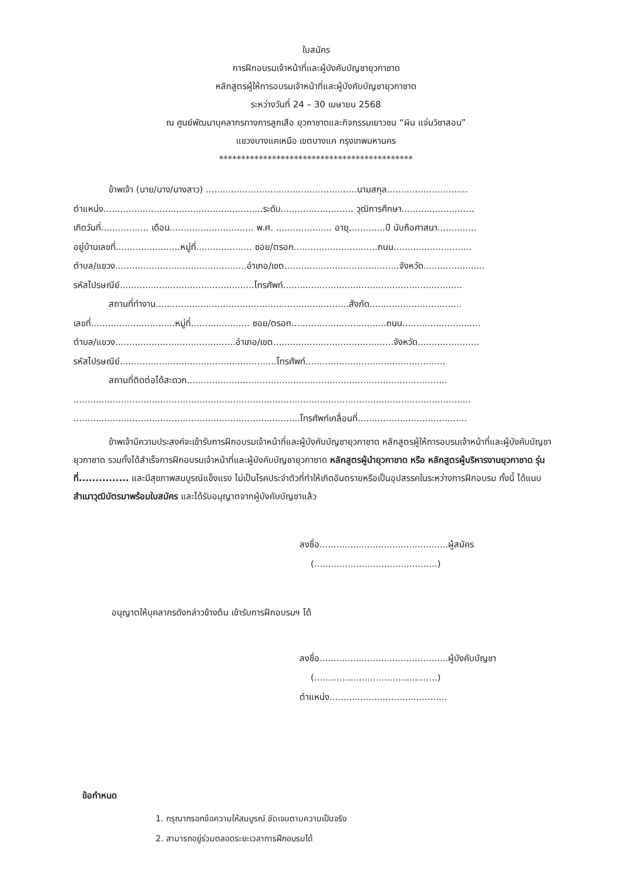ใบสมัคร
การฝึกอบรมเจ้าหน้าที่และผู้บังคับบัญชายุวกาชาด
หลักสูตรผู้ให้การอบรมเจ้าหน้าที่และผู้บังคับบัญชายุวกาชาด
ระหว่างวันที่ 24 – 30 เมษายน 2568
ณ ศูนย์พัฒนาบุคลากรทางการลูกเสือ ยุวกาชาดและกิจกรรมเยาวชน “ผิน แจ่มวิชาสอน”
แขวงบางแคเหนือ เขตบางแค กรุงเทพมหานคร
********************************************
ข้าพเจ้า (นาย/นาง/นางสาว) ......................................................นามสกุล.............................
ตำแหน่ง.........................................................ระดับ.......................... วุฒิการศึกษา..........................
เกิดวันที่................. เดือน.............................. พ.ศ. .................... อายุ.............ปี นับถือศาสนา..............
อยู่บ้านเลขที่.......................หมู่ที่.................... ซอย/ตรอก..............................ถนน............................
ตำบล/แขวง...............................................อำเภอ/เขต.........................................จังหวัด......................
รหัสไปรษณีย์................................................โทรศัพท์................................................................
สถานที่ทำงาน.....................................................................สังกัด.................................
เลขที่..............................หมู่ที่..................... ซอย/ตรอก..................................ถนน............................
ตำบล/แขวง...........................................อำเภอ/เขต...........................................จังหวัด......................
รหัสไปรษณีย์........................................................โทรศัพท์..................................................
สถานที่ติดต่อได้สะดวก.............................................................................................
..............................................................................................................................................
.................................................................................โทรศัพท์เคลื่อนที่.......................................
ข้าพเจ้ามีความประสงค์จะเข้ารับการฝึกอบรมเจ้าหน้าที่และผู้บังคับบัญชายุวกาชาด หลักสูตรผู้ให้การอบรมเจ้าหน้าที่และผู้บังคับบัญชายุวกาชาด รวมทั้งได้สำเร็จการฝึกอบรมเจ้าหน้าที่และผู้บังคับบัญชายุวกาชาด หลักสูตรผู้นำยุวกาชาด หรือ หลักสูตรผู้บริหารงานยุวกาชาด รุ่นที่............... และมีสุขภาพสมบูรณ์แข็งแรง ไม่เป็นโรคประจำตัวที่ทำให้เกิดอันตรายหรือเป็นอุปสรรคในระหว่างการฝึกอบรม ทั้งนี้ ได้แนบสำเนาวุฒิบัตรมาพร้อมใบสมัคร และได้รับอนุญาตจากผู้บังคับบัญชาแล้ว
ลงชื่อ..............................................ผู้สมัคร
(............................................)
อนุญาตให้บุคลากรดังกล่าวข้างต้น เข้ารับการฝึกอบรมฯ ได้
ลงชื่อ..............................................ผู้บังคับบัญชา
(............................................)
ตำแหน่ง..........................................
ข้อกำหนด
1. กรุณากรอกข้อความให้สมบูรณ์ ชัดเจนตามความเป็นจริง
2. สามารถอยู่ร่วมตลอดระยะเวลาการฝึกอบรมได้